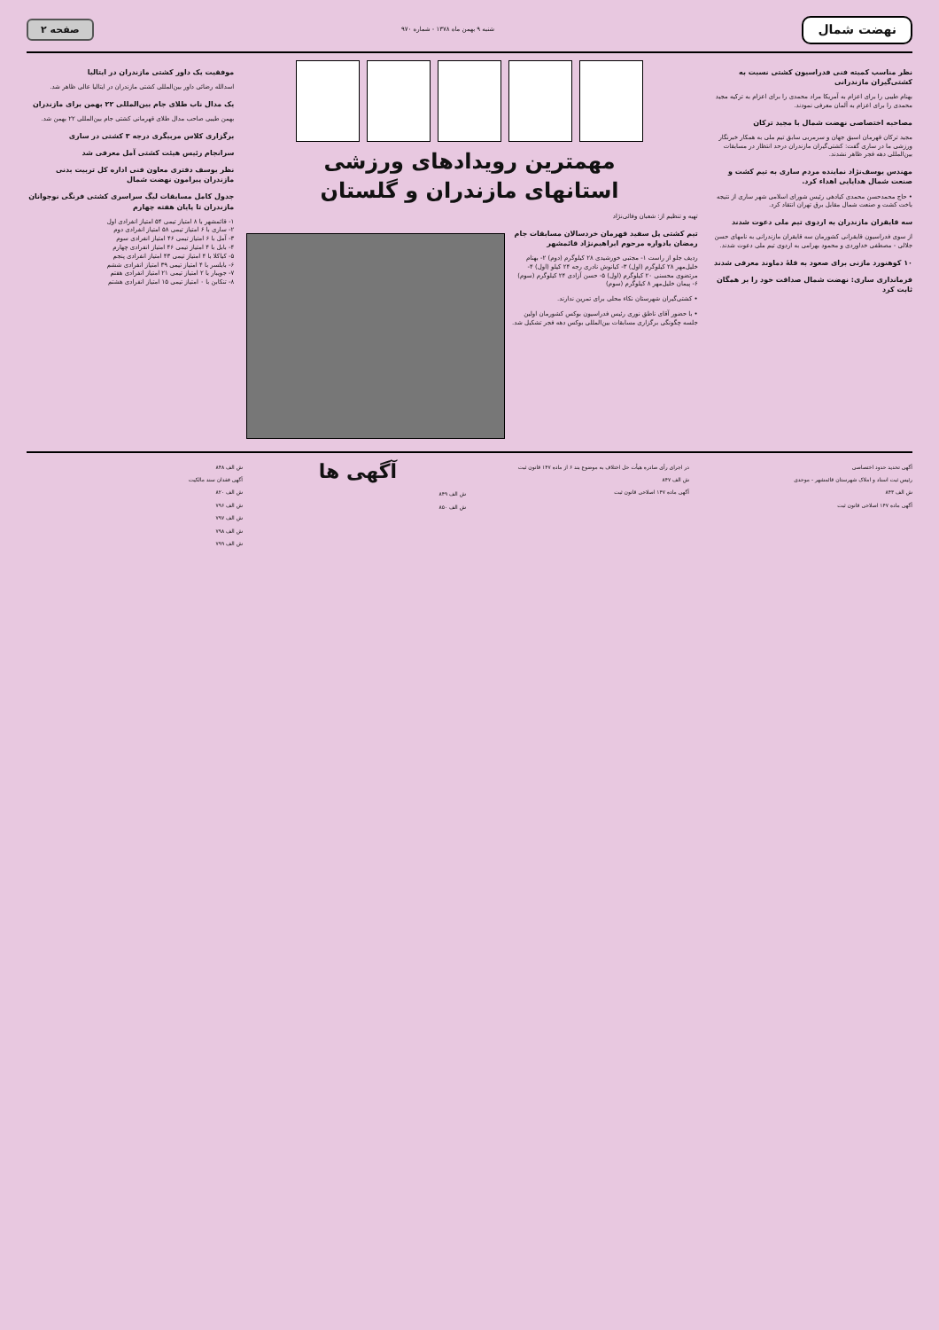نهضت شمال
شنبه ۹ بهمن ماه ۱۳۷۸ - شماره ۹۷۰
صفحه ۲
نظر مناسب کمیته فنی فدراسیون کشتی نسبت به کشتی‌گیران مازندرانی
بهنام طیبی را برای اعزام به آمریکا مراد محمدی را برای اعزام به ترکیه مجید محمدی را برای اعزام به آلمان معرفی نمودند.
مصاحبه اختصاصی نهضت شمال با مجید ترکان
مجید ترکان قهرمان اسبق جهان و سرمربی سابق تیم ملی به همکار خبرنگار ورزشی ما در ساری گفت: کشتی‌گیران مازندران درحد انتظار در مسابقات بین‌المللی دهه فجر ظاهر نشدند.
مهندس یوسف‌نژاد نماینده مردم ساری به تیم کشت و صنعت شمال هدایایی اهداء کرد.
• حاج محمدحسن محمدی کیادهی رئیس شورای اسلامی شهر ساری از نتیجه باخت کشت و صنعت شمال مقابل برق تهران انتقاد کرد.
سه قایقران مازندران به اردوی تیم ملی دعوت شدند
از سوی فدراسیون قایقرانی کشورمان سه قایقران مازندرانی به نامهای حسن جلالی - مصطفی خداوردی و محمود بهرامی به اردوی تیم ملی دعوت شدند.
۱۰ کوهنورد مازنی برای صعود به قلهٔ دماوند معرفی شدند
فرمانداری ساری: نهضت شمال صداقت خود را بر همگان ثابت کرد
مهمترین رویدادهای ورزشی
استانهای مازندران و گلستان
تهیه و تنظیم از: شعبان وفائی‌نژاد
تیم کشتی پل سفید قهرمان خردسالان مسابقات جام رمضان یادواره مرحوم ابراهیم‌نژاد قائمشهر
ردیف جلو از راست ۱- مجتبی خورشیدی ۲۸ کیلوگرم (دوم) ۲- بهنام خلیل‌مهر ۲۸ کیلوگرم (اول) ۳- کیانوش نادری رجه ۲۴ کیلو (اول) ۴- مرتضوی محسنی ۲۰ کیلوگرم (اول) ۵- حسن آزادی ۲۴ کیلوگرم (سوم) ۶- پیمان خلیل‌مهر ۸ کیلوگرم (سوم)
• کشتی‌گیران شهرستان نکاء محلی برای تمرین ندارند.
• با حضور آقای ناطق نوری رئیس فدراسیون بوکس کشورمان اولین جلسه چگونگی برگزاری مسابقات بین‌المللی بوکس دهه فجر تشکیل شد.
موفقیت یک داور کشتی مازندران در ایتالیا
اسدالله رضائی داور بین‌المللی کشتی مازندران در ایتالیا عالی ظاهر شد.
یک مدال ناب طلای جام بین‌المللی ۲۲ بهمن برای مازندران
بهمن طیبی صاحب مدال طلای قهرمانی کشتی جام بین‌المللی ۲۲ بهمن شد.
برگزاری کلاس مربیگری درجه ۳ کشتی در ساری
سرانجام رئیس هیئت کشتی آمل معرفی شد
نظر یوسف دفتری معاون فنی اداره کل تربیت بدنی مازندران پیرامون نهضت شمال
جدول کامل مسابقات لیگ سراسری کشتی فرنگی نوجوانان مازندران تا پایان هفته چهارم
۱- قائمشهر با ۸ امتیاز تیمی ۵۴ امتیاز انفرادی اول
۲- ساری با ۶ امتیاز تیمی ۵۸ امتیاز انفرادی دوم
۳- آمل با ۶ امتیاز تیمی ۴۶ امتیاز انفرادی سوم
۴- بابل با ۴ امتیاز تیمی ۴۶ امتیاز انفرادی چهارم
۵- کیاکلا با ۴ امتیاز تیمی ۴۳ امتیاز انفرادی پنجم
۶- بابلسر با ۴ امتیاز تیمی ۳۹ امتیاز انفرادی ششم
۷- جویبار با ۲ امتیاز تیمی ۲۱ امتیاز انفرادی هفتم
۸- تنکابن با ۰ امتیاز تیمی ۱۵ امتیاز انفرادی هشتم
آگهی تحدید حدود اختصاصی
رئیس ثبت اسناد و املاک شهرستان قائمشهر - موحدی
ش الف ۸۴۳
آگهی ماده ۱۴۷ اصلاحی قانون ثبت
در اجرای رأی صادره هیأت حل اختلاف به موضوع بند ۶ از ماده ۱۴۷ قانون ثبت
ش الف ۸۴۷
آگهی ماده ۱۴۷ اصلاحی قانون ثبت
آگهی ها
ش الف ۸۴۹
ش الف ۸۵۰
ش الف ۸۴۸
آگهی فقدان سند مالکیت
ش الف ۸۲۰
ش الف ۷۹۶
ش الف ۷۹۷
ش الف ۷۹۸
ش الف ۷۹۹